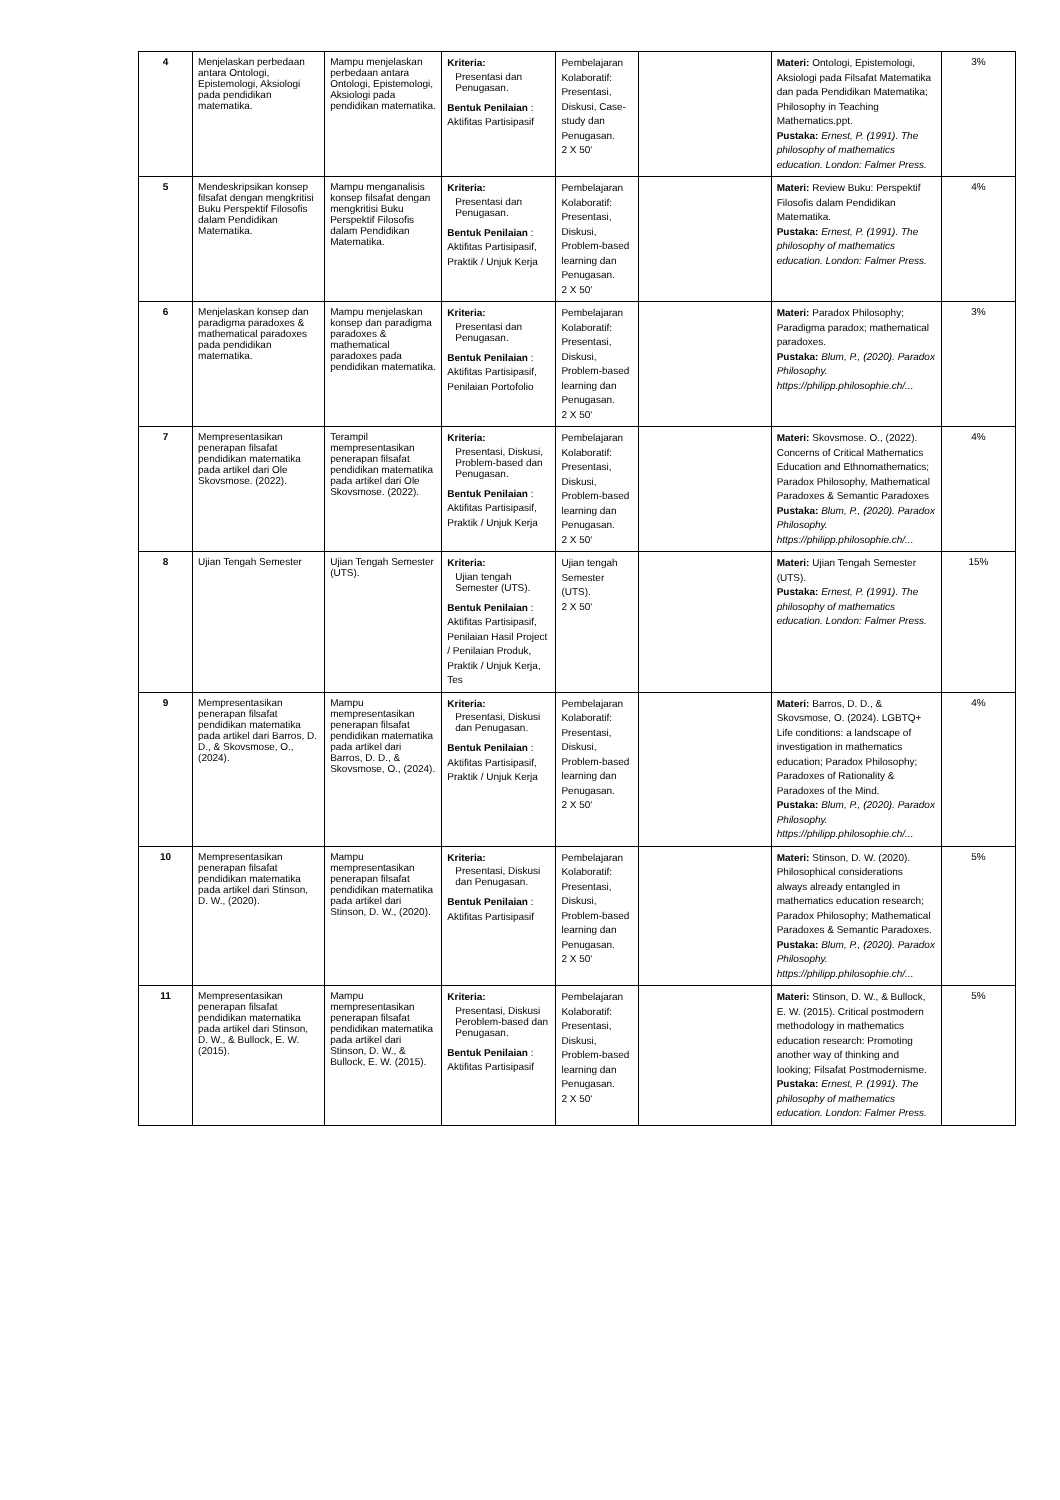| 4 | Menjelaskan perbedaan antara Ontologi, Epistemologi, Aksiologi pada pendidikan matematika. | Mampu menjelaskan perbedaan antara Ontologi, Epistemologi, Aksiologi pada pendidikan matematika. | Kriteria: Presentasi dan Penugasan. Bentuk Penilaian : Aktifitas Partisipasif | Pembelajaran Kolaboratif: Presentasi, Diskusi, Case-study dan Penugasan. 2 X 50‘ | | Materi: Ontologi, Epistemologi, Aksiologi pada Filsafat Matematika dan pada Pendidikan Matematika; Philosophy in Teaching Mathematics.ppt. Pustaka: Ernest, P. (1991). The philosophy of mathematics education. London: Falmer Press. | 3% |
| 5 | Mendeskripsikan konsep filsafat dengan mengkritisi Buku Perspektif Filosofis dalam Pendidikan Matematika. | Mampu menganalisis konsep filsafat dengan mengkritisi Buku Perspektif Filosofis dalam Pendidikan Matematika. | Kriteria: Presentasi dan Penugasan. Bentuk Penilaian : Aktifitas Partisipasif, Praktik / Unjuk Kerja | Pembelajaran Kolaboratif: Presentasi, Diskusi, Problem-based learning dan Penugasan. 2 X 50‘ | | Materi: Review Buku: Perspektif Filosofis dalam Pendidikan Matematika. Pustaka: Ernest, P. (1991). The philosophy of mathematics education. London: Falmer Press. | 4% |
| 6 | Menjelaskan konsep dan paradigma paradoxes & mathematical paradoxes pada pendidikan matematika. | Mampu menjelaskan konsep dan paradigma paradoxes & mathematical paradoxes pada pendidikan matematika. | Kriteria: Presentasi dan Penugasan. Bentuk Penilaian : Aktifitas Partisipasif, Penilaian Portofolio | Pembelajaran Kolaboratif: Presentasi, Diskusi, Problem-based learning dan Penugasan. 2 X 50‘ | | Materi: Paradox Philosophy; Paradigma paradox; mathematical paradoxes. Pustaka: Blum, P., (2020). Paradox Philosophy. https://philipp.philosophie.ch/... | 3% |
| 7 | Mempresentasikan penerapan filsafat pendidikan matematika pada artikel dari Ole Skovsmose. (2022). | Terampil mempresentasikan penerapan filsafat pendidikan matematika pada artikel dari Ole Skovsmose. (2022). | Kriteria: Presentasi, Diskusi, Problem-based dan Penugasan. Bentuk Penilaian : Aktifitas Partisipasif, Praktik / Unjuk Kerja | Pembelajaran Kolaboratif: Presentasi, Diskusi, Problem-based learning dan Penugasan. 2 X 50‘ | | Materi: Skovsmose. O., (2022). Concerns of Critical Mathematics Education and Ethnomathematics; Paradox Philosophy, Mathematical Paradoxes & Semantic Paradoxes Pustaka: Blum, P., (2020). Paradox Philosophy. https://philipp.philosophie.ch/... | 4% |
| 8 | Ujian Tengah Semester | Ujian Tengah Semester (UTS). | Kriteria: Ujian tengah Semester (UTS). Bentuk Penilaian : Aktifitas Partisipasif, Penilaian Hasil Project / Penilaian Produk, Praktik / Unjuk Kerja, Tes | Ujian tengah Semester (UTS). 2 X 50‘ | | Materi: Ujian Tengah Semester (UTS). Pustaka: Ernest, P. (1991). The philosophy of mathematics education. London: Falmer Press. | 15% |
| 9 | Mempresentasikan penerapan filsafat pendidikan matematika pada artikel dari Barros, D. D., & Skovsmose, O., (2024). | Mampu mempresentasikan penerapan filsafat pendidikan matematika pada artikel dari Barros, D. D., & Skovsmose, O., (2024). | Kriteria: Presentasi, Diskusi dan Penugasan. Bentuk Penilaian : Aktifitas Partisipasif, Praktik / Unjuk Kerja | Pembelajaran Kolaboratif: Presentasi, Diskusi, Problem-based learning dan Penugasan. 2 X 50‘ | | Materi: Barros, D. D., & Skovsmose, O. (2024). LGBTQ+ Life conditions: a landscape of investigation in mathematics education; Paradox Philosophy; Paradoxes of Rationality & Paradoxes of the Mind. Pustaka: Blum, P., (2020). Paradox Philosophy. https://philipp.philosophie.ch/... | 4% |
| 10 | Mempresentasikan penerapan filsafat pendidikan matematika pada artikel dari Stinson, D. W., (2020). | Mampu mempresentasikan penerapan filsafat pendidikan matematika pada artikel dari Stinson, D. W., (2020). | Kriteria: Presentasi, Diskusi dan Penugasan. Bentuk Penilaian : Aktifitas Partisipasif | Pembelajaran Kolaboratif: Presentasi, Diskusi, Problem-based learning dan Penugasan. 2 X 50‘ | | Materi: Stinson, D. W. (2020). Philosophical considerations always already entangled in mathematics education research; Paradox Philosophy; Mathematical Paradoxes & Semantic Paradoxes. Pustaka: Blum, P., (2020). Paradox Philosophy. https://philipp.philosophie.ch/... | 5% |
| 11 | Mempresentasikan penerapan filsafat pendidikan matematika pada artikel dari Stinson, D. W., & Bullock, E. W. (2015). | Mampu mempresentasikan penerapan filsafat pendidikan matematika pada artikel dari Stinson, D. W., & Bullock, E. W. (2015). | Kriteria: Presentasi, Diskusi Peroblem-based dan Penugasan. Bentuk Penilaian : Aktifitas Partisipasif | Pembelajaran Kolaboratif: Presentasi, Diskusi, Problem-based learning dan Penugasan. 2 X 50‘ | | Materi: Stinson, D. W., & Bullock, E. W. (2015). Critical postmodern methodology in mathematics education research: Promoting another way of thinking and looking; Filsafat Postmodernisme. Pustaka: Ernest, P. (1991). The philosophy of mathematics education. London: Falmer Press. | 5% |